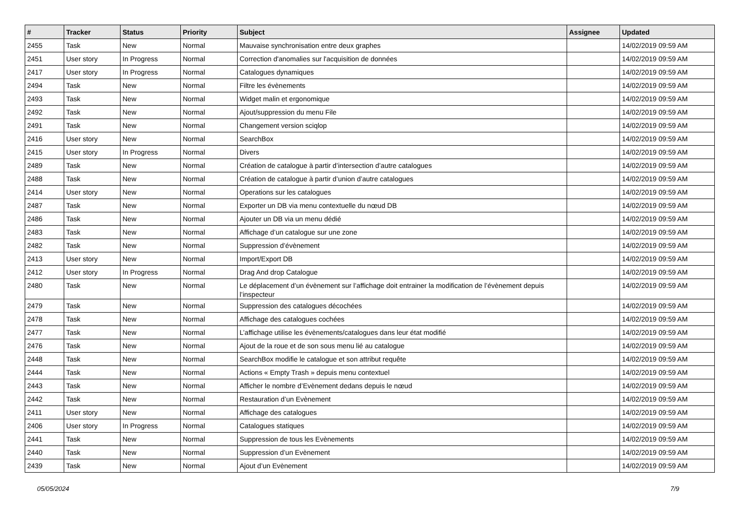| # | Tracker | Status | Priority | Subject | Assignee | Updated |
| --- | --- | --- | --- | --- | --- | --- |
| 2455 | Task | New | Normal | Mauvaise synchronisation entre deux graphes | | 14/02/2019 09:59 AM |
| 2451 | User story | In Progress | Normal | Correction d'anomalies sur l'acquisition de données | | 14/02/2019 09:59 AM |
| 2417 | User story | In Progress | Normal | Catalogues dynamiques | | 14/02/2019 09:59 AM |
| 2494 | Task | New | Normal | Filtre les évènements | | 14/02/2019 09:59 AM |
| 2493 | Task | New | Normal | Widget malin et ergonomique | | 14/02/2019 09:59 AM |
| 2492 | Task | New | Normal | Ajout/suppression du menu File | | 14/02/2019 09:59 AM |
| 2491 | Task | New | Normal | Changement version sciqlop | | 14/02/2019 09:59 AM |
| 2416 | User story | New | Normal | SearchBox | | 14/02/2019 09:59 AM |
| 2415 | User story | In Progress | Normal | Divers | | 14/02/2019 09:59 AM |
| 2489 | Task | New | Normal | Création de catalogue à partir d’intersection d’autre catalogues | | 14/02/2019 09:59 AM |
| 2488 | Task | New | Normal | Création de catalogue à partir d’union d’autre catalogues | | 14/02/2019 09:59 AM |
| 2414 | User story | New | Normal | Operations sur les catalogues | | 14/02/2019 09:59 AM |
| 2487 | Task | New | Normal | Exporter un DB via menu contextuelle du nœud DB | | 14/02/2019 09:59 AM |
| 2486 | Task | New | Normal | Ajouter un DB via un menu dédié | | 14/02/2019 09:59 AM |
| 2483 | Task | New | Normal | Affichage d’un catalogue sur une zone | | 14/02/2019 09:59 AM |
| 2482 | Task | New | Normal | Suppression d’évènement | | 14/02/2019 09:59 AM |
| 2413 | User story | New | Normal | Import/Export DB | | 14/02/2019 09:59 AM |
| 2412 | User story | In Progress | Normal | Drag And drop Catalogue | | 14/02/2019 09:59 AM |
| 2480 | Task | New | Normal | Le déplacement d’un évènement sur l’affichage doit entrainer la modification de l’évènement depuis l’inspecteur | | 14/02/2019 09:59 AM |
| 2479 | Task | New | Normal | Suppression des catalogues décochées | | 14/02/2019 09:59 AM |
| 2478 | Task | New | Normal | Affichage des catalogues cochées | | 14/02/2019 09:59 AM |
| 2477 | Task | New | Normal | L’affichage utilise les évènements/catalogues dans leur état modifié | | 14/02/2019 09:59 AM |
| 2476 | Task | New | Normal | Ajout de la roue et de son sous menu lié au catalogue | | 14/02/2019 09:59 AM |
| 2448 | Task | New | Normal | SearchBox modifie le catalogue et son attribut requête | | 14/02/2019 09:59 AM |
| 2444 | Task | New | Normal | Actions « Empty Trash » depuis menu contextuel | | 14/02/2019 09:59 AM |
| 2443 | Task | New | Normal | Afficher le nombre d’Evènement dedans depuis le nœud | | 14/02/2019 09:59 AM |
| 2442 | Task | New | Normal | Restauration d’un Evènement | | 14/02/2019 09:59 AM |
| 2411 | User story | New | Normal | Affichage des catalogues | | 14/02/2019 09:59 AM |
| 2406 | User story | In Progress | Normal | Catalogues statiques | | 14/02/2019 09:59 AM |
| 2441 | Task | New | Normal | Suppression de tous les Evènements | | 14/02/2019 09:59 AM |
| 2440 | Task | New | Normal | Suppression d’un Evènement | | 14/02/2019 09:59 AM |
| 2439 | Task | New | Normal | Ajout d’un Evènement | | 14/02/2019 09:59 AM |
05/05/2024 7/9